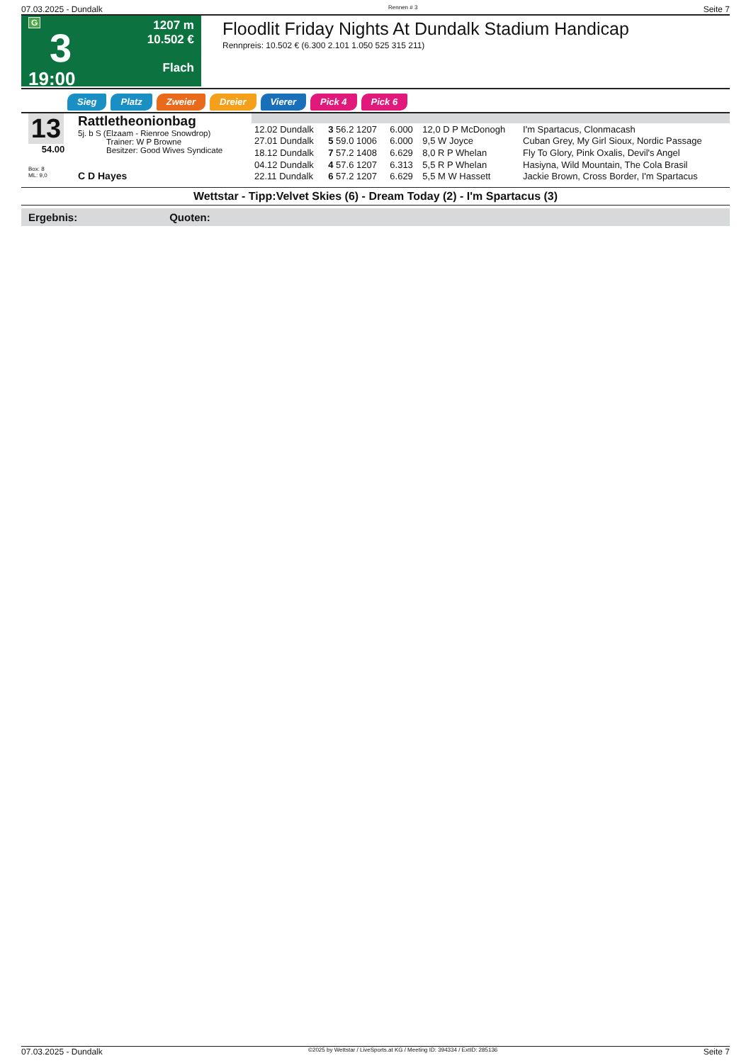07.03.2025 - Dundalk Rennen # 3 Seite 7
G
3
19:00
1207 m
10.502 €
Flach
Floodlit Friday Nights At Dundalk Stadium Handicap
Rennpreis: 10.502 € (6.300 2.101 1.050 525 315 211)
Sieg Platz Zweier Dreier Vierer Pick 4 Pick 6
13
54.00
Box: 8
ML: 9,0
Rattletheonionbag
5j. b S (Elzaam - Rienroe Snowdrop)
Trainer: W P Browne
Besitzer: Good Wives Syndicate
C D Hayes
| 12.02 Dundalk | 3 56.2 1207 | 6.000 | 12,0 D P McDonogh | I'm Spartacus, Clonmacash |
| 27.01 Dundalk | 5 59.0 1006 | 6.000 | 9,5 W Joyce | Cuban Grey, My Girl Sioux, Nordic Passage |
| 18.12 Dundalk | 7 57.2 1408 | 6.629 | 8,0 R P Whelan | Fly To Glory, Pink Oxalis, Devil's Angel |
| 04.12 Dundalk | 4 57.6 1207 | 6.313 | 5,5 R P Whelan | Hasiyna, Wild Mountain, The Cola Brasil |
| 22.11 Dundalk | 6 57.2 1207 | 6.629 | 5,5 M W Hassett | Jackie Brown, Cross Border, I'm Spartacus |
Wettstar - Tipp:Velvet Skies (6) - Dream Today (2) - I'm Spartacus (3)
Ergebnis: Quoten:
07.03.2025 - Dundalk ©2025 by Wettstar / LiveSports.at KG / Meeting ID: 394334 / ExtID: 285136 Seite 7